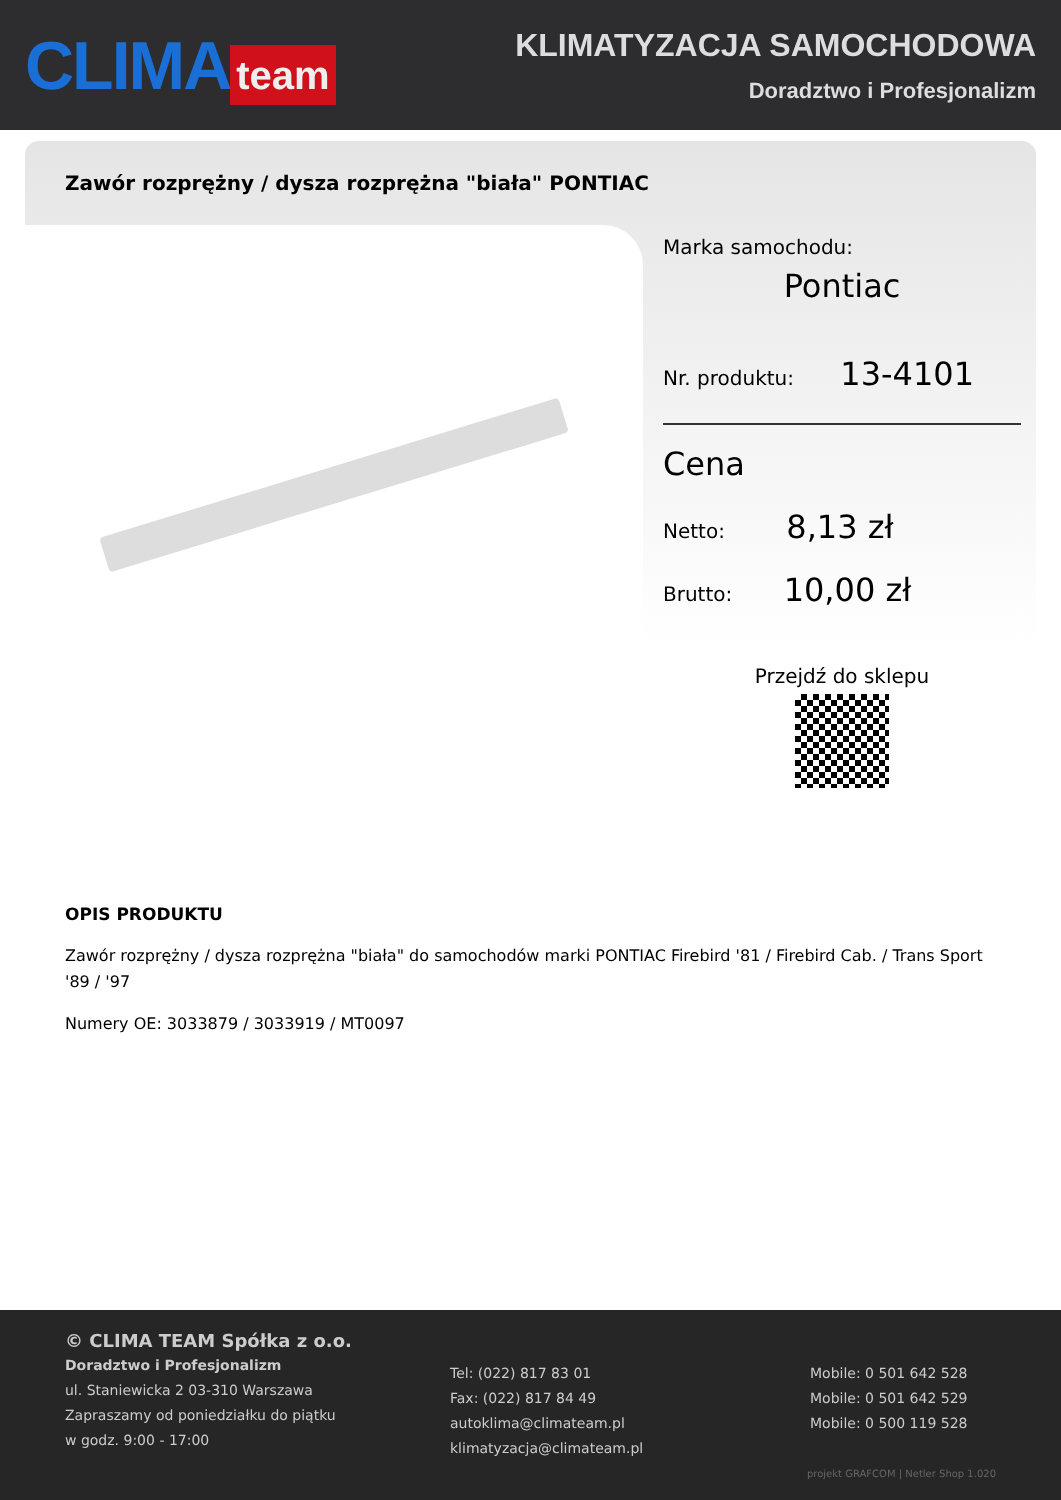CLIMA team
KLIMATYZACJA SAMOCHODOWA
Doradztwo i Profesjonalizm
Zawór rozprężny / dysza rozprężna "biała" PONTIAC
Marka samochodu:
Pontiac
Nr. produktu: 13-4101
Cena
Netto: 8,13 zł
Brutto: 10,00 zł
Przejdź do sklepu
OPIS PRODUKTU
Zawór rozprężny / dysza rozprężna "biała" do samochodów marki PONTIAC Firebird '81 / Firebird Cab. / Trans Sport '89 / '97
Numery OE: 3033879 / 3033919 / MT0097
© CLIMA TEAM Spółka z o.o.
Doradztwo i Profesjonalizm
ul. Staniewicka 2 03-310 Warszawa
Zapraszamy od poniedziałku do piątku
w godz. 9:00 - 17:00
Tel: (022) 817 83 01
Fax: (022) 817 84 49
autoklima@climateam.pl
klimatyzacja@climateam.pl
Mobile: 0 501 642 528
Mobile: 0 501 642 529
Mobile: 0 500 119 528
projekt GRAFCOM | Netler Shop 1.020